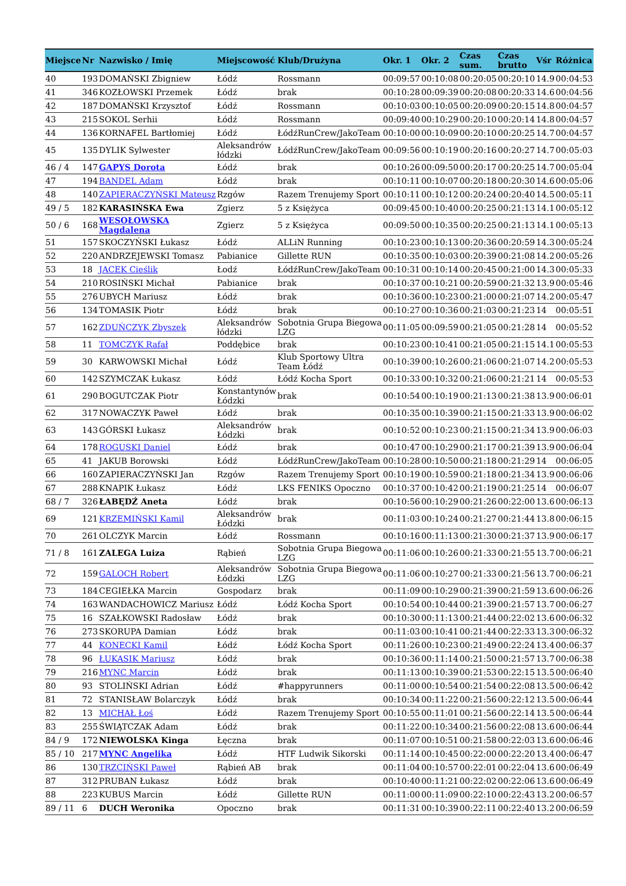| Miejsce | Nr | Nazwisko / Imię | Miejscowość | Klub/Drużyna | Okr. 1 | Okr. 2 | Czas sum. | Czas brutto | Vśr | Różnica |
| --- | --- | --- | --- | --- | --- | --- | --- | --- | --- | --- |
| 40 | 193 | DOMAŃSKI Zbigniew | Łódź | Rossmann | 00:09:57 | 00:10:08 | 00:20:05 | 00:20:10 | 14.9 | 00:04:53 |
| 41 | 346 | KOZŁOWSKI Przemek | Łódź | brak | 00:10:28 | 00:09:39 | 00:20:08 | 00:20:33 | 14.6 | 00:04:56 |
| 42 | 187 | DOMAŃSKI Krzysztof | Łódź | Rossmann | 00:10:03 | 00:10:05 | 00:20:09 | 00:20:15 | 14.8 | 00:04:57 |
| 43 | 215 | SOKOL Serhii | Łódź | Rossmann | 00:09:40 | 00:10:29 | 00:20:10 | 00:20:14 | 14.8 | 00:04:57 |
| 44 | 136 | KORNAFEL Bartłomiej | Łódź | ŁódźRunCrew/JakoTeam | 00:10:00 | 00:10:09 | 00:20:10 | 00:20:25 | 14.7 | 00:04:57 |
| 45 | 135 | DYLIK Sylwester | Aleksandrów łódzki | ŁódźRunCrew/JakoTeam | 00:09:56 | 00:10:19 | 00:20:16 | 00:20:27 | 14.7 | 00:05:03 |
| 46 / 4 | 147 | GAPYS Dorota | Łódź | brak | 00:10:26 | 00:09:50 | 00:20:17 | 00:20:25 | 14.7 | 00:05:04 |
| 47 | 194 | BANDEL Adam | Łódź | brak | 00:10:11 | 00:10:07 | 00:20:18 | 00:20:30 | 14.6 | 00:05:06 |
| 48 | 140 | ZAPIERACZYŃSKI Mateusz | Rzgów | Razem Trenujemy Sport | 00:10:11 | 00:10:12 | 00:20:24 | 00:20:40 | 14.5 | 00:05:11 |
| 49 / 5 | 182 | KARASIŃSKA Ewa | Zgierz | 5 z Księżyca | 00:09:45 | 00:10:40 | 00:20:25 | 00:21:13 | 14.1 | 00:05:12 |
| 50 / 6 | 168 | WESOŁOWSKA Magdalena | Zgierz | 5 z Księżyca | 00:09:50 | 00:10:35 | 00:20:25 | 00:21:13 | 14.1 | 00:05:13 |
| 51 | 157 | SKOCZYŃSKI Łukasz | Łódź | ALLiN Running | 00:10:23 | 00:10:13 | 00:20:36 | 00:20:59 | 14.3 | 00:05:24 |
| 52 | 220 | ANDRZEJEWSKI Tomasz | Pabianice | Gillette RUN | 00:10:35 | 00:10:03 | 00:20:39 | 00:21:08 | 14.2 | 00:05:26 |
| 53 | 18 | JACEK Cieślik | Łodź | ŁódźRunCrew/JakoTeam | 00:10:31 | 00:10:14 | 00:20:45 | 00:21:00 | 14.3 | 00:05:33 |
| 54 | 210 | ROSIŃSKI Michał | Pabianice | brak | 00:10:37 | 00:10:21 | 00:20:59 | 00:21:32 | 13.9 | 00:05:46 |
| 55 | 276 | UBYCH Mariusz | Łódź | brak | 00:10:36 | 00:10:23 | 00:21:00 | 00:21:07 | 14.2 | 00:05:47 |
| 56 | 134 | TOMASIK Piotr | Łódź | brak | 00:10:27 | 00:10:36 | 00:21:03 | 00:21:23 | 14 | 00:05:51 |
| 57 | 162 | ZDUŃCZYK Zbyszek | Aleksandrów łódzki | Sobotnia Grupa Biegowa LZG | 00:11:05 | 00:09:59 | 00:21:05 | 00:21:28 | 14 | 00:05:52 |
| 58 | 11 | TOMCZYK Rafał | Poddębice | brak | 00:10:23 | 00:10:41 | 00:21:05 | 00:21:15 | 14.1 | 00:05:53 |
| 59 | 30 | KARWOWSKI Michał | Łódź | Klub Sportowy Ultra Team Łódź | 00:10:39 | 00:10:26 | 00:21:06 | 00:21:07 | 14.2 | 00:05:53 |
| 60 | 142 | SZYMCZAK Łukasz | Łódź | Łódź Kocha Sport | 00:10:33 | 00:10:32 | 00:21:06 | 00:21:21 | 14 | 00:05:53 |
| 61 | 290 | BOGUTCZAK Piotr | Konstantynów Łódzki | brak | 00:10:54 | 00:10:19 | 00:21:13 | 00:21:38 | 13.9 | 00:06:01 |
| 62 | 317 | NOWACZYK Paweł | Łódź | brak | 00:10:35 | 00:10:39 | 00:21:15 | 00:21:33 | 13.9 | 00:06:02 |
| 63 | 143 | GÓRSKI Łukasz | Aleksandrów Łódzki | brak | 00:10:52 | 00:10:23 | 00:21:15 | 00:21:34 | 13.9 | 00:06:03 |
| 64 | 178 | ROGUSKI Daniel | Łódź | brak | 00:10:47 | 00:10:29 | 00:21:17 | 00:21:39 | 13.9 | 00:06:04 |
| 65 | 41 | JAKUB Borowski | Łódź | ŁódźRunCrew/JakoTeam | 00:10:28 | 00:10:50 | 00:21:18 | 00:21:29 | 14 | 00:06:05 |
| 66 | 160 | ZAPIERACZYŃSKI Jan | Rzgów | Razem Trenujemy Sport | 00:10:19 | 00:10:59 | 00:21:18 | 00:21:34 | 13.9 | 00:06:06 |
| 67 | 288 | KNAPIK Łukasz | Łódź | LKS FENIKS Opoczno | 00:10:37 | 00:10:42 | 00:21:19 | 00:21:25 | 14 | 00:06:07 |
| 68 / 7 | 326 | ŁABĘDŹ Aneta | Łódź | brak | 00:10:56 | 00:10:29 | 00:21:26 | 00:22:00 | 13.6 | 00:06:13 |
| 69 | 121 | KRZEMIŃSKI Kamil | Aleksandrów Łódzki | brak | 00:11:03 | 00:10:24 | 00:21:27 | 00:21:44 | 13.8 | 00:06:15 |
| 70 | 261 | OLCZYK Marcin | Łódź | Rossmann | 00:10:16 | 00:11:13 | 00:21:30 | 00:21:37 | 13.9 | 00:06:17 |
| 71 / 8 | 161 | ZALEGA Luiza | Rąbień | Sobotnia Grupa Biegowa LZG | 00:11:06 | 00:10:26 | 00:21:33 | 00:21:55 | 13.7 | 00:06:21 |
| 72 | 159 | GALOCH Robert | Aleksandrów Łódzki | Sobotnia Grupa Biegowa LZG | 00:11:06 | 00:10:27 | 00:21:33 | 00:21:56 | 13.7 | 00:06:21 |
| 73 | 184 | CEGIEŁKA Marcin | Gospodarz | brak | 00:11:09 | 00:10:29 | 00:21:39 | 00:21:59 | 13.6 | 00:06:26 |
| 74 | 163 | WANDACHOWICZ Mariusz | Łódź | Łódź Kocha Sport | 00:10:54 | 00:10:44 | 00:21:39 | 00:21:57 | 13.7 | 00:06:27 |
| 75 | 16 | SZAŁKOWSKI Radosław | Łódź | brak | 00:10:30 | 00:11:13 | 00:21:44 | 00:22:02 | 13.6 | 00:06:32 |
| 76 | 273 | SKORUPA Damian | Łódź | brak | 00:11:03 | 00:10:41 | 00:21:44 | 00:22:33 | 13.3 | 00:06:32 |
| 77 | 44 | KONECKI Kamil | Łódź | Łódź Kocha Sport | 00:11:26 | 00:10:23 | 00:21:49 | 00:22:24 | 13.4 | 00:06:37 |
| 78 | 96 | ŁUKASIK Mariusz | Łódź | brak | 00:10:36 | 00:11:14 | 00:21:50 | 00:21:57 | 13.7 | 00:06:38 |
| 79 | 216 | MYNC Marcin | Łódź | brak | 00:11:13 | 00:10:39 | 00:21:53 | 00:22:15 | 13.5 | 00:06:40 |
| 80 | 93 | STOLIŃSKI Adrian | Łódź | #happyrunners | 00:11:00 | 00:10:54 | 00:21:54 | 00:22:08 | 13.5 | 00:06:42 |
| 81 | 72 | STANISŁAW Bolarczyk | Łódź | brak | 00:10:34 | 00:11:22 | 00:21:56 | 00:22:12 | 13.5 | 00:06:44 |
| 82 | 13 | MICHAŁ Łoś | Łódź | Razem Trenujemy Sport | 00:10:55 | 00:11:01 | 00:21:56 | 00:22:14 | 13.5 | 00:06:44 |
| 83 | 255 | ŚWIĄTCZAK Adam | Łódź | brak | 00:11:22 | 00:10:34 | 00:21:56 | 00:22:08 | 13.6 | 00:06:44 |
| 84 / 9 | 172 | NIEWOLSKA Kinga | Łęczna | brak | 00:11:07 | 00:10:51 | 00:21:58 | 00:22:03 | 13.6 | 00:06:46 |
| 85 / 10 | 217 | MYNC Angelika | Łódź | HTF Ludwik Sikorski | 00:11:14 | 00:10:45 | 00:22:00 | 00:22:20 | 13.4 | 00:06:47 |
| 86 | 130 | TRZCIŃSKI Paweł | Rąbień AB | brak | 00:11:04 | 00:10:57 | 00:22:01 | 00:22:04 | 13.6 | 00:06:49 |
| 87 | 312 | PRUBAN Łukasz | Łódź | brak | 00:10:40 | 00:11:21 | 00:22:02 | 00:22:06 | 13.6 | 00:06:49 |
| 88 | 223 | KUBUS Marcin | Łódź | Gillette RUN | 00:11:00 | 00:11:09 | 00:22:10 | 00:22:43 | 13.2 | 00:06:57 |
| 89 / 11 | 6 | DUCH Weronika | Opoczno | brak | 00:11:31 | 00:10:39 | 00:22:11 | 00:22:40 | 13.2 | 00:06:59 |